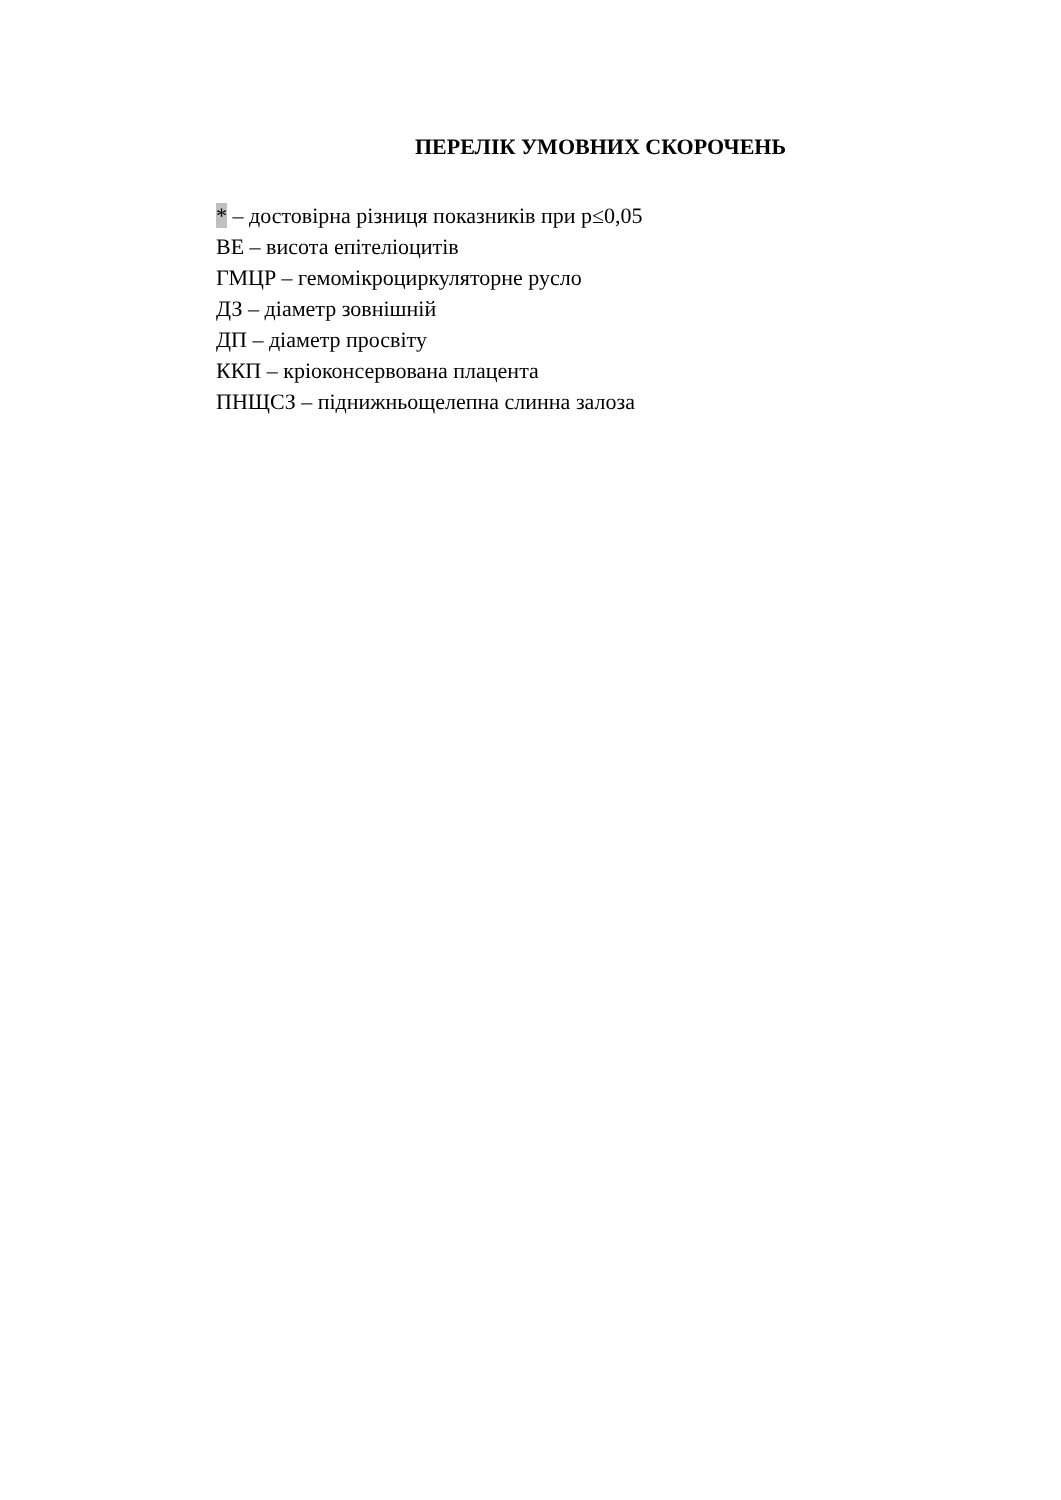ПЕРЕЛІК УМОВНИХ СКОРОЧЕНЬ
* – достовірна різниця показників при p≤0,05
ВЕ – висота епітеліоцитів
ГМЦР – гемомікроциркуляторне русло
ДЗ – діаметр зовнішній
ДП – діаметр просвіту
ККП – кріоконсервована плацента
ПНЩСЗ – піднижньощелепна слинна залоза